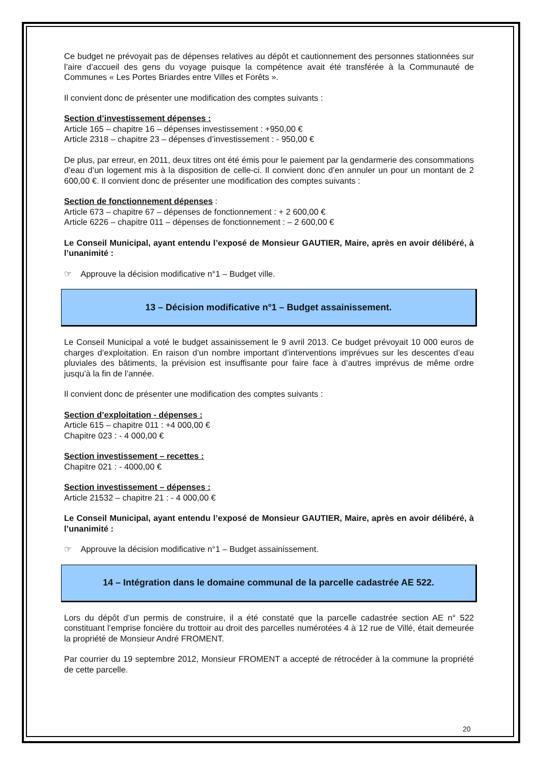Ce budget ne prévoyait pas de dépenses relatives au dépôt et cautionnement des personnes stationnées sur l’aire d’accueil des gens du voyage puisque la compétence avait été transférée à la Communauté de Communes « Les Portes Briardes entre Villes et Forêts ».
Il convient donc de présenter une modification des comptes suivants :
Section d’investissement dépenses :
Article 165 – chapitre 16 – dépenses investissement : +950,00 €
Article 2318 – chapitre 23 – dépenses d’investissement : - 950,00 €
De plus, par erreur, en 2011, deux titres ont été émis pour le paiement par la gendarmerie des consommations d’eau d’un logement mis à la disposition de celle-ci. Il convient donc d’en annuler un pour un montant de 2 600,00 €. Il convient donc de présenter une modification des comptes suivants :
Section de fonctionnement dépenses :
Article 673 – chapitre 67 – dépenses de fonctionnement : + 2 600,00 €
Article 6226 – chapitre 011 – dépenses de fonctionnement : – 2 600,00 €
Le Conseil Municipal, ayant entendu l’exposé de Monsieur GAUTIER, Maire, après en avoir délibéré, à l’unanimité :
☞ Approuve la décision modificative n°1 – Budget ville.
13 – Décision modificative n°1 – Budget assainissement.
Le Conseil Municipal a voté le budget assainissement le 9 avril 2013. Ce budget prévoyait 10 000 euros de charges d’exploitation. En raison d’un nombre important d’interventions imprévues sur les descentes d’eau pluviales des bâtiments, la prévision est insuffisante pour faire face à d’autres imprévus de même ordre jusqu’à la fin de l’année.
Il convient donc de présenter une modification des comptes suivants :
Section d’exploitation - dépenses :
Article 615 – chapitre 011 : +4 000,00 €
Chapitre 023 : - 4 000,00 €
Section investissement – recettes :
Chapitre 021 : - 4000,00 €
Section investissement – dépenses :
Article 21532 – chapitre 21 : - 4 000,00 €
Le Conseil Municipal, ayant entendu l’exposé de Monsieur GAUTIER, Maire, après en avoir délibéré, à l’unanimité :
☞ Approuve la décision modificative n°1 – Budget assainissement.
14 – Intégration dans le domaine communal de la parcelle cadastrée AE 522.
Lors du dépôt d’un permis de construire, il a été constaté que la parcelle cadastrée section AE n° 522 constituant l’emprise foncière du trottoir au droit des parcelles numérotées 4 à 12 rue de Villé, était demeurée la propriété de Monsieur André FROMENT.
Par courrier du 19 septembre 2012, Monsieur FROMENT a accepté de rétrocéder à la commune la propriété de cette parcelle.
20